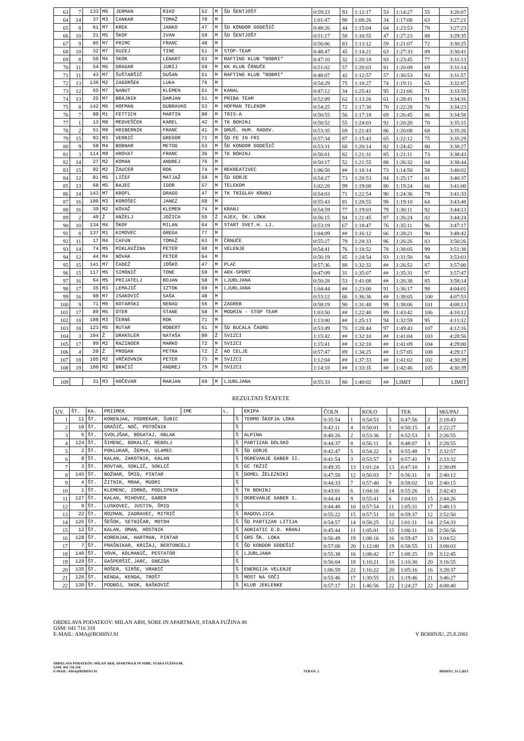| 63 | 7 | 133 | M6 | JERMAN | RIKO | 52 | M | ŠD ŠENTJOŠT | 0:59:23 | 93 | 1:12:17 | 53 | 1:14:27 | 55 | 3:26:07 |
| 64 | 14 | 37 | M3 | CANKAR | TOMAŽ | 70 | M | | 1:01:47 | 98 | 1:08:26 | 34 | 1:17:08 | 63 | 3:27:21 |
| 65 | 8 | 61 | M7 | KREK | JANKO | 47 | M | ŠD KONDOR GODEŠIČ | 0:48:26 | 44 | 1:15:04 | 64 | 1:23:53 | 78 | 3:27:23 |
| 66 | 10 | 21 | M5 | ŠKOF | IVAN | 59 | M | ŠD ŠENTJOŠT | 0:51:17 | 58 | 1:10:55 | 47 | 1:27:23 | 88 | 3:29:35 |
| 67 | 9 | 85 | M7 | PRIMC | FRANC | 48 | M | | 0:56:06 | 83 | 1:13:12 | 59 | 1:21:07 | 72 | 3:30:25 |
| 68 | 10 | 32 | M7 | GUZEJ | TINE | 51 | M | STOP-TEAM | 0:48:47 | 45 | 1:14:21 | 63 | 1:27:33 | 89 | 3:30:41 |
| 69 | 8 | 50 | M4 | SKOK | LENART | 63 | M | RAFTING KLUB "BOBRI" | 0:47:10 | 32 | 1:20:18 | 83 | 1:23:45 | 77 | 3:31:13 |
| 70 | 11 | 54 | M5 | DRAGAR | JURIJ | 59 | M | KK KLUB ČRNUČE | 0:51:02 | 57 | 1:20:03 | 81 | 1:20:09 | 69 | 3:31:14 |
| 71 | 11 | 43 | M7 | ŠUŠTARŠIČ | DUŠAN | 51 | M | RAFTING KLUB "BOBRI" | 0:48:07 | 42 | 1:12:57 | 57 | 1:30:53 | 93 | 3:31:57 |
| 72 | 13 | 136 | M2 | ZAGORŠEK | LUKA | 76 | M | | 0:54:29 | 75 | 1:18:27 | 74 | 1:19:11 | 65 | 3:32:07 |
| 73 | 12 | 65 | M7 | NANUT | KLEMEN | 51 | M | KANAL | 0:47:12 | 34 | 1:25:41 | 95 | 1:21:06 | 71 | 3:33:59 |
| 74 | 13 | 25 | M7 | BRAJNIK | DAMJAN | 51 | M | PRIBA TEAM | 0:52:09 | 62 | 1:13:26 | 61 | 1:28:41 | 91 | 3:34:16 |
| 75 | 8 | 142 | M6 | HOFMAN | DUBRAVKO | 53 | M | HOFMAN TELEKOM | 0:54:25 | 72 | 1:17:30 | 70 | 1:22:28 | 76 | 3:34:23 |
| 76 | 7 | 88 | M1 | FETTICH | MARTIN | 80 | M | TRIS-A | 0:50:55 | 56 | 1:17:18 | 69 | 1:26:45 | 86 | 3:34:58 |
| 77 | 1 | 13 | M8 | MEDVEŠČEK | KAREL | 42 | M | TK BOHINJ | 0:50:52 | 55 | 1:24:03 | 92 | 1:20:20 | 70 | 3:35:15 |
| 78 | 2 | 51 | M9 | HRIBERNIK | FRANC | 41 | M | DRUŠ. HUM. RADOV. | 0:53:35 | 69 | 1:21:43 | 86 | 1:20:08 | 68 | 3:35:26 |
| 79 | 15 | 93 | M3 | VERBIČ | GREGOR | 71 | M | ŠD FE IN FRI | 0:57:34 | 87 | 1:15:43 | 65 | 1:22:12 | 75 | 3:35:29 |
| 80 | 9 | 58 | M4 | BOBNAR | METOD | 63 | M | ŠD KONDOR GODEŠIČ | 0:53:31 | 68 | 1:20:14 | 82 | 1:24:42 | 80 | 3:38:27 |
| 81 | 3 | 114 | M9 | HROVAT | FRANC | 36 | M | TK BOHINJ | 0:56:01 | 82 | 1:21:31 | 85 | 1:21:11 | 73 | 3:38:43 |
| 82 | 14 | 27 | M2 | KOMAN | ANDREJ | 76 | M | | 0:50:17 | 52 | 1:21:55 | 88 | 1:26:32 | 84 | 3:38:44 |
| 83 | 15 | 92 | M2 | ŽAUCER | ROK | 74 | M | REKREATIVEC | 1:06:58 | ## | 1:18:14 | 73 | 1:14:50 | 58 | 3:40:02 |
| 84 | 12 | 81 | M5 | LIČEF | MATJAŽ | 59 | M | ŠD GORJE | 0:54:27 | 73 | 1:20:53 | 84 | 1:25:17 | 81 | 3:40:37 |
| 85 | 13 | 68 | M5 | BAJEC | IGOR | 57 | M | TELEKOM | 1:02:28 | 99 | 1:19:08 | 80 | 1:19:24 | 66 | 3:41:00 |
| 86 | 14 | 143 | M7 | KROFL | DRAGO | 47 | M | TK TRIGLAV KRANJ | 0:54:03 | 71 | 1:22:54 | 90 | 1:24:36 | 79 | 3:41:33 |
| 87 | 16 | 106 | M3 | KOROŠEC | JANEZ | 68 | M | | 0:55:43 | 81 | 1:28:55 | 98 | 1:19:10 | 64 | 3:43:48 |
| 88 | 16 | 39 | M2 | KOVAČ | KLEMEN | 74 | M | KRANJ | 0:54:59 | 77 | 1:19:03 | 79 | 1:30:11 | 92 | 3:44:13 |
| 89 | 2 | 40 | Ž | ANŽELJ | JOŽICA | 55 | Ž | AJEX, ŠK. LOKA | 0:56:15 | 84 | 1:21:45 | 87 | 1:26:24 | 82 | 3:44:24 |
| 90 | 10 | 134 | M4 | ŠKOF | MILAN | 64 | M | START SVET.H. LJ. | 0:53:19 | 67 | 1:18:47 | 76 | 1:35:11 | 96 | 3:47:17 |
| 91 | 8 | 137 | M1 | KIMOVEC | GREGA | 77 | M | | 1:04:09 | ## | 1:16:12 | 66 | 1:28:21 | 90 | 3:48:42 |
| 92 | 11 | 17 | M4 | CAFUN | TOMAŽ | 63 | M | ČRNUČE | 0:55:27 | 79 | 1:28:33 | 96 | 1:26:26 | 83 | 3:50:26 |
| 93 | 14 | 74 | M5 | MIKLAVŽINA | PETER | 60 | M | VELENJE | 0:54:41 | 76 | 1:18:52 | 78 | 1:38:05 | 99 | 3:51:38 |
| 94 | 12 | 44 | M4 | NOVAK | PETER | 64 | M | | 0:56:19 | 85 | 1:24:54 | 93 | 1:31:50 | 94 | 3:53:03 |
| 95 | 15 | 141 | M7 | ČADEŽ | JOŠKO | 47 | M | PLAC | 0:57:36 | 88 | 1:32:32 | ## | 1:26:52 | 87 | 3:57:00 |
| 96 | 15 | 117 | M5 | SIMONIČ | TONE | 59 | M | ARX-SPORT | 0:47:09 | 31 | 1:35:07 | ## | 1:35:31 | 97 | 3:57:47 |
| 97 | 16 | 64 | M5 | PRIJATELJ | BOJAN | 58 | M | LJUBLJANA | 0:50:28 | 53 | 1:41:08 | ## | 1:26:38 | 85 | 3:58:14 |
| 98 | 17 | 35 | M3 | LEMAJIČ | IZTOK | 69 | M | LJUBLJANA | 1:04:44 | ## | 1:23:00 | 91 | 1:36:17 | 98 | 4:04:01 |
| 99 | 16 | 98 | M7 | ISAKOVIČ | SAŠA | 48 | M | | 0:53:12 | 66 | 1:36:36 | ## | 1:38:05 | 100 | 4:07:53 |
| 100 | 9 | 71 | M6 | KOTARSKI | NENAD | 56 | M | ZAGREB | 0:58:19 | 90 | 1:31:48 | 99 | 1:38:06 | 101 | 4:08:13 |
| 101 | 17 | 89 | M5 | OTER | STANE | 58 | M | MODRIN - STOP TEAM | 1:03:50 | ## | 1:22:40 | 89 | 1:43:42 | 106 | 4:10:12 |
| 102 | 18 | 108 | M3 | ČERNE | ROK | 71 | M | | 1:13:00 | ## | 1:25:13 | 94 | 1:32:59 | 95 | 4:11:12 |
| 103 | 18 | 123 | M5 | RUTAR | ROBERT | 61 | M | ŠD BUCALA ČADRG | 0:53:49 | 70 | 1:28:44 | 97 | 1:49:43 | 107 | 4:12:16 |
| 104 | 3 | 104 | Ž | DRAKSLER | NATAŠA | 80 | Ž | SVIZCI | 1:15:42 | ## | 1:32:10 | ## | 1:41:04 | 103 | 4:28:56 |
| 105 | 17 | 99 | M2 | RAZINGER | MARKO | 72 | M | SVIZCI | 1:15:41 | ## | 1:32:10 | ## | 1:41:09 | 104 | 4:29:00 |
| 106 | 4 | 20 | Ž | PRODAN | PETRA | 72 | Ž | AO CELJE | 0:57:47 | 89 | 1:34:25 | ## | 1:57:05 | 108 | 4:29:17 |
| 107 | 18 | 105 | M2 | VRČKOVNIK | PETER | 73 | M | SVIZCI | 1:12:04 | ## | 1:37:33 | ## | 1:41:02 | 102 | 4:30:39 |
| 108 | 19 | 100 | M2 | BRAČIČ | ANDREJ | 75 | M | SVIZCI | 1:14:18 | ## | 1:33:35 | ## | 1:42:46 | 105 | 4:30:39 |
| 109 | | 31 | M3 | HOČEVAR | MARJAN | 69 | M | LJUBLJANA | 0:55:33 | 80 | 1:40:02 | ## | LIMIT | | LIMIT |
REZULTATI ŠTAFETE
| UV. | ŠT. | KA. | PRIIMEK | IME | L. | | EKIPA | ČOLN | | KOLO | | TEK | | SKUPAJ |
| --- | --- | --- | --- | --- | --- | --- | --- | --- | --- | --- | --- | --- | --- | --- |
| 1 | 11 | ŠT. | KORENJAK, PODREKAR, ŠUBIC | | | Š | TERMO ŠKOFJA LOKA | 0:35:54 | 1 | 0:54:53 | 5 | 0:47:56 | 2 | 2:18:43 |
| 2 | 10 | ŠT. | GRAŠIČ, NOČ, POTOČNIK | | | Š | | 0:42:11 | 4 | 0:50:01 | 1 | 0:50:15 | 4 | 2:22:27 |
| 3 | 6 | ŠT. | SVOLJŠAK, BOGATAJ, OBLAK | | | Š | ALPINA | 0:40:26 | 2 | 0:53:36 | 2 | 0:52:53 | 5 | 2:26:55 |
| 4 | 124 | ŠT. | ŠIMENC, BOKALIČ, REBOLJ | | | Š | PARTIZAN DOLSKO | 0:44:37 | 8 | 0:56:11 | 8 | 0:48:07 | 3 | 2:28:55 |
| 5 | 2 | ŠT. | POKLUKAR, ŽEMVA, ULAMEC | | | Š | ŠD GORJE | 0:42:47 | 5 | 0:54:22 | 4 | 0:55:48 | 7 | 2:32:57 |
| 6 | 8 | ŠT. | KALAN, ZAKOTNIK, KALAN | | | Š | OGREVANJE GABER II. | 0:41:54 | 3 | 0:53:57 | 3 | 0:57:41 | 9 | 2:33:32 |
| 7 | 3 | ŠT. | ROVTAR, SOKLIČ, SOKLIČ | | | Š | GC TRŽIČ | 0:49:35 | 13 | 1:01:24 | 13 | 0:47:10 | 1 | 2:38:09 |
| 8 | 145 | ŠT. | BOŽNAR, ŠMID, PINTAR | | | Š | DOMEL ŽELEZNIKI | 0:47:58 | 12 | 0:56:03 | 7 | 0:56:11 | 8 | 2:40:12 |
| 9 | 4 | ŠT. | ŽITNIK, MRAK, MUDRI | | | Š | | 0:44:33 | 7 | 0:57:40 | 9 | 0:58:02 | 10 | 2:40:15 |
| 10 | 1 | ŠT. | KLEMENC, ZORKO, PODLIPNIK | | | Š | TK BOHINJ | 0:43:01 | 6 | 1:04:16 | 14 | 0:55:26 | 6 | 2:42:43 |
| 11 | 127 | ŠT. | KALAN, MIHOVEC, GABER | | | Š | OGREVANJE GABER I. | 0:44:44 | 9 | 0:55:41 | 6 | 1:04:01 | 15 | 2:44:26 |
| 12 | 9 | ŠT. | LUSKOVEC, JUSTIN, ŠMID | | | Š | | 0:44:48 | 10 | 0:57:54 | 11 | 1:05:31 | 17 | 2:48:13 |
| 13 | 22 | ŠT. | ROZMAN, ZADRAVEC, MITRIČ | | | Š | RADOVLJICA | 0:55:22 | 15 | 0:57:51 | 10 | 0:59:37 | 12 | 2:52:50 |
| 14 | 125 | ŠT. | ŠEŠOK, SETNIČAR, MOTOH | | | Š | ŠD PARTIZAN LITIJA | 0:54:57 | 14 | 0:58:25 | 12 | 1:01:11 | 14 | 2:54:33 |
| 15 | 12 | ŠT. | KALAN, OMAN, HOSTNIK | | | Š | ADRIATIC D.D. KRANJ | 0:45:44 | 11 | 1:05:01 | 15 | 1:06:11 | 18 | 2:56:56 |
| 16 | 128 | ŠT. | KORENJAK, HARTMAN, PINTAR | | | Š | GRS ŠK. LOKA | 0:56:49 | 19 | 1:08:16 | 16 | 0:59:47 | 13 | 3:04:52 |
| 17 | 7 | ŠT. | PRAŠNIKAR, KRIŽAJ, BERTONCELJ | | | Š | ŠD KONDOR GODEŠIČ | 0:57:08 | 20 | 1:12:00 | 19 | 0:58:55 | 11 | 3:08:03 |
| 18 | 140 | ŠT. | VOVK, KOLMANIČ, PESTATOR | | | Š | LJUBLJANA | 0:55:38 | 16 | 1:08:42 | 17 | 1:08:25 | 19 | 3:12:45 |
| 19 | 129 | ŠT. | GAŠPERŠIČ,JARC, GNEZDA | | | Š | | 0:56:04 | 18 | 1:10:21 | 18 | 1:10:30 | 20 | 3:16:55 |
| 20 | 135 | ŠT. | ROŠER, SIRŠE, VRABIČ | | | Š | ENERGIJA VELENJE | 1:06:59 | 22 | 1:16:22 | 20 | 1:05:16 | 16 | 3:28:37 |
| 21 | 126 | ŠT. | KENDA, KENDA, TROŠT | | | Š | MOST NA SOČI | 0:55:46 | 17 | 1:30:55 | 21 | 1:19:46 | 21 | 3:46:27 |
| 22 | 130 | ŠT. | PODBOJ, SKOK, BAŠKOVIČ | | | Š | KLUB JEKLENKE | 0:57:17 | 21 | 1:46:56 | 22 | 1:24:27 | 22 | 4:08:40 |
OBDELAVA PODATKOV: MILAN ARH, SOBE IN APARTMAJI, STARA FUŽINA 88
GSM: 041 716 318
E-MAIL: AMA@BOHINJ.SI
V BOHINJU, 25.8.2001
OBDELAVA PODATKOV: MILAN ARH, APARTMAJI IN SOBE, STARA FUŽINA 88,
GSM: 041 716 318
E-MAIL: AMA@BOHINJ.SI
STRAN: 2
BOHINJ, 31.5.2013